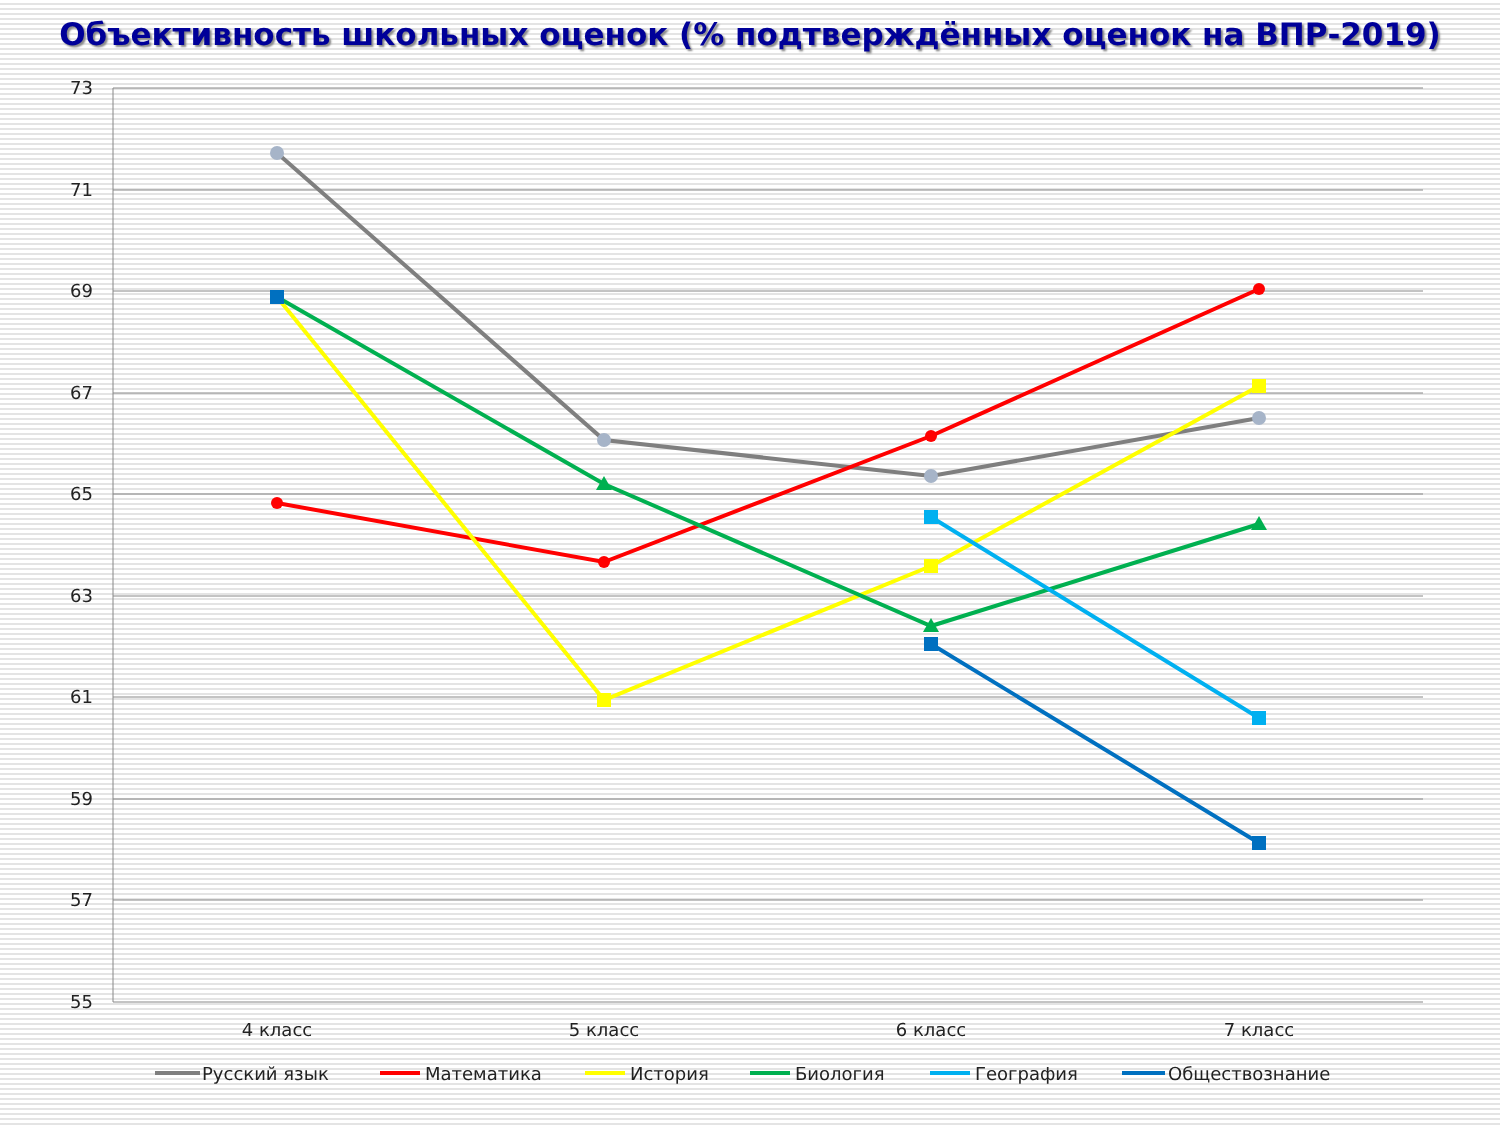Объективность школьных оценок (% подтверждённых оценок на ВПР-2019)
73
71
69
67
65
63
61
59
57
55
4 класс
5 класс
6 класс
7 класс
Русский язык
Математика
История
Биология
География
Обществознание